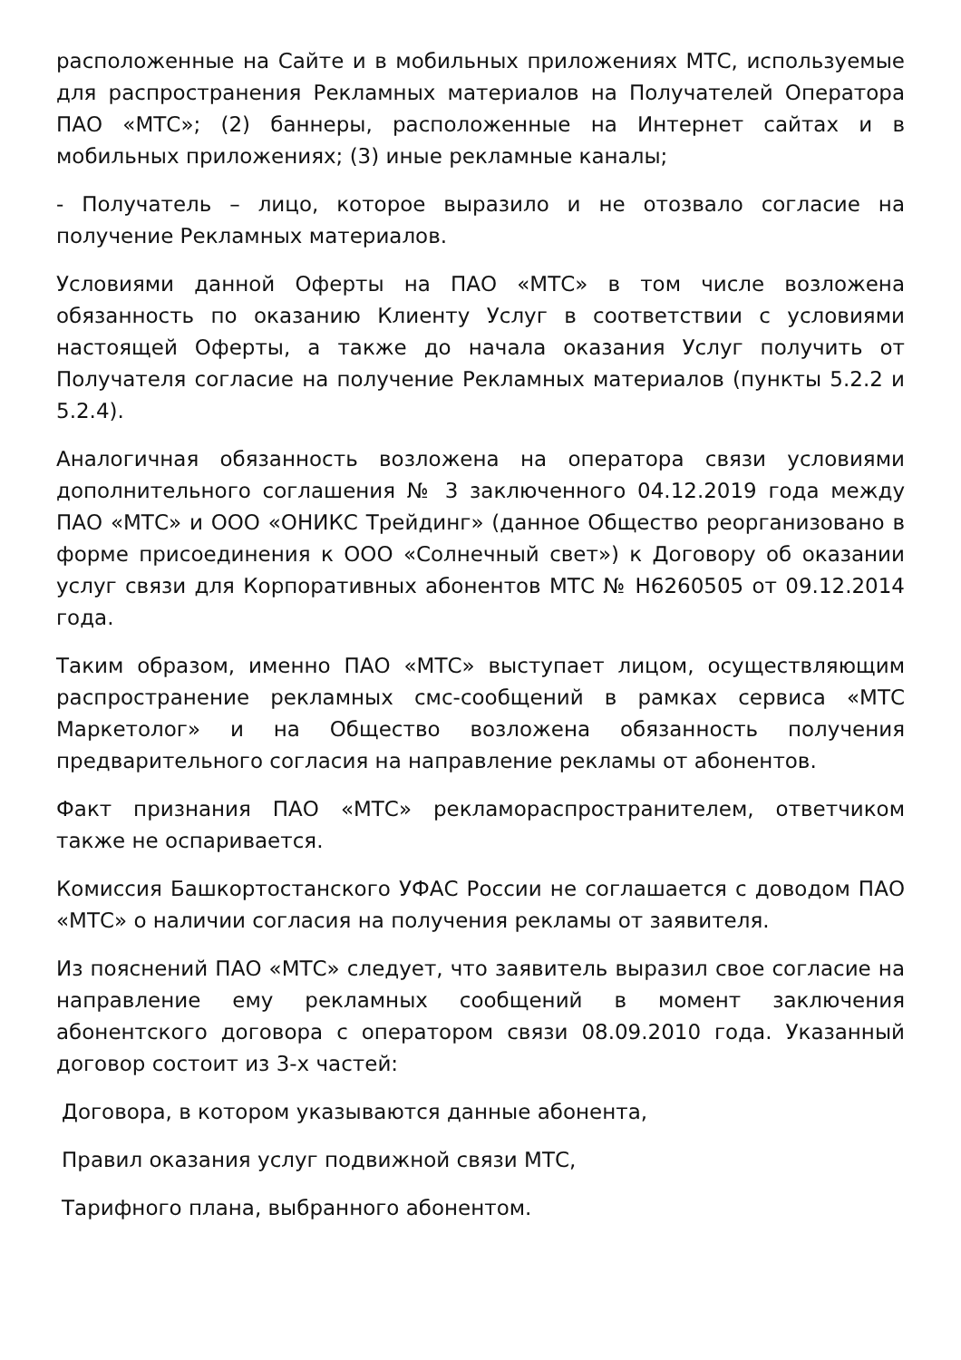расположенные на Сайте и в мобильных приложениях МТС, используемые для распространения Рекламных материалов на Получателей Оператора ПАО «МТС»; (2) баннеры, расположенные на Интернет сайтах и в мобильных приложениях; (3) иные рекламные каналы;
- Получатель – лицо, которое выразило и не отозвало согласие на получение Рекламных материалов.
Условиями данной Оферты на ПАО «МТС» в том числе возложена обязанность по оказанию Клиенту Услуг в соответствии с условиями настоящей Оферты, а также до начала оказания Услуг получить от Получателя согласие на получение Рекламных материалов (пункты 5.2.2 и 5.2.4).
Аналогичная обязанность возложена на оператора связи условиями дополнительного соглашения № 3 заключенного 04.12.2019 года между ПАО «МТС» и ООО «ОНИКС Трейдинг» (данное Общество реорганизовано в форме присоединения к ООО «Солнечный свет») к Договору об оказании услуг связи для Корпоративных абонентов МТС № Н6260505 от 09.12.2014 года.
Таким образом, именно ПАО «МТС» выступает лицом, осуществляющим распространение рекламных смс-сообщений в рамках сервиса «МТС Маркетолог» и на Общество возложена обязанность получения предварительного согласия на направление рекламы от абонентов.
Факт признания ПАО «МТС» рекламораспространителем, ответчиком также не оспаривается.
Комиссия Башкортостанского УФАС России не соглашается с доводом ПАО «МТС» о наличии согласия на получения рекламы от заявителя.
Из пояснений ПАО «МТС» следует, что заявитель выразил свое согласие на направление ему рекламных сообщений в момент заключения абонентского договора с оператором связи 08.09.2010 года. Указанный договор состоит из 3-х частей:
Договора, в котором указываются данные абонента,
Правил оказания услуг подвижной связи МТС,
Тарифного плана, выбранного абонентом.